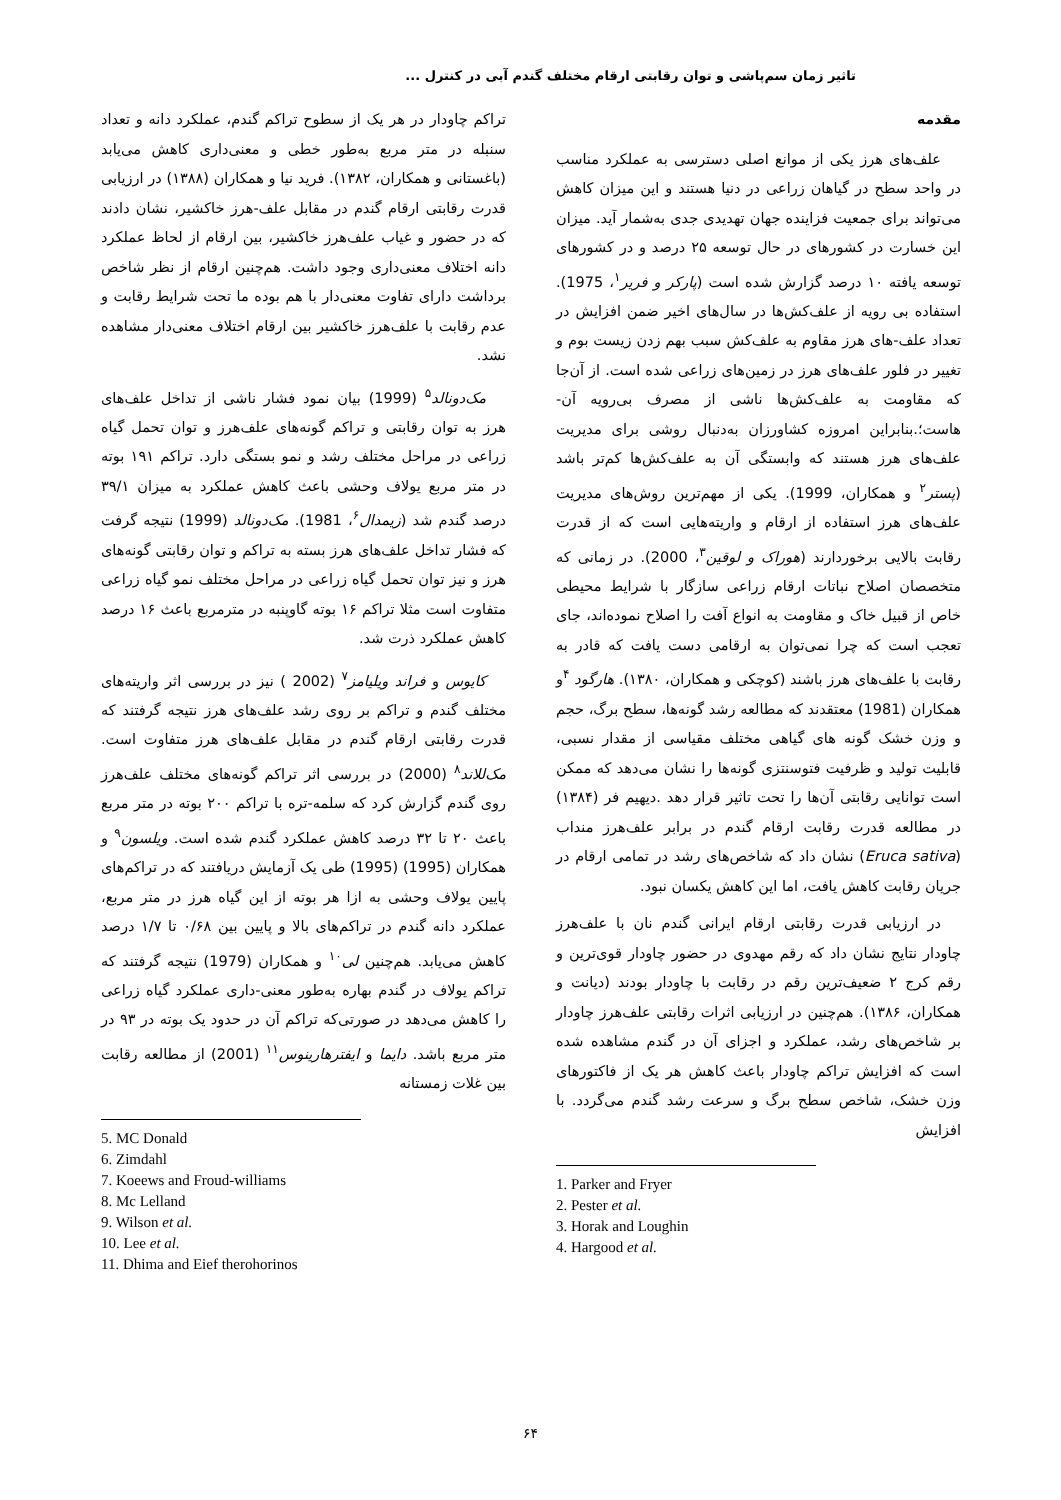تاثیر زمان سم‌پاشی و توان رقابتی ارقام مختلف گندم آبی در کنترل ...
مقدمه
علف‌های هرز یکی از موانع اصلی دسترسی به عملکرد مناسب در واحد سطح در گیاهان زراعی در دنیا هستند و این میزان کاهش می‌تواند برای جمعیت فزاینده جهان تهدیدی جدی به‌شمار آید. میزان این خسارت در کشورهای در حال توسعه ۲۵ درصد و در کشورهای توسعه یافته ۱۰ درصد گزارش شده است (پارکر و فریر<sup>۱</sup>، 1975). استفاده بی رویه از علف‌کش‌ها در سال‌های اخیر ضمن افزایش در تعداد علف-های هرز مقاوم به علف‌کش سبب بهم زدن زیست بوم و تغییر در فلور علف‌های هرز در زمین‌های زراعی شده است. از آن‌جا که مقاومت به علف‌کش‌ها ناشی از مصرف بی‌رویه آن-هاست؛.بنابراین امروزه کشاورزان به‌دنبال روشی برای مدیریت علف‌های هرز هستند که وابستگی آن به علف‌کش‌ها کم‌تر باشد (پستر<sup>۲</sup> و همکاران، 1999). یکی از مهم‌ترین روش‌های مدیریت علف‌های هرز استفاده از ارقام و واریته‌هایی است که از قدرت رقابت بالایی برخوردارند (هوراک و لوقین<sup>۳</sup>، 2000). در زمانی که متخصصان اصلاح نباتات ارقام زراعی سازگار با شرایط محیطی خاص از قبیل خاک و مقاومت به انواع آفت را اصلاح نموده‌اند، جای تعجب است که چرا نمی‌توان به ارقامی دست یافت که قادر به رقابت با علف‌های هرز باشند (کوچکی و همکاران، ۱۳۸۰). هارگود <sup>۴</sup>و همکاران (1981) معتقدند که مطالعه رشد گونه‌ها، سطح برگ، حجم و وزن خشک گونه های گیاهی مختلف مقیاسی از مقدار نسبی، قابلیت تولید و ظرفیت فتوسنتزی گونه‌ها را نشان می‌دهد که ممکن است توانایی رقابتی آن‌ها را تحت تاثیر قرار دهد .دیهیم فر (۱۳۸۴) در مطالعه قدرت رقابت ارقام گندم در برابر علف‌هرز منداب (Eruca sativa) نشان داد که شاخص‌های رشد در تمامی ارقام در جریان رقابت کاهش یافت، اما این کاهش یکسان نبود.
در ارزیابی قدرت رقابتی ارقام ایرانی گندم نان با علف‌هرز چاودار نتایج نشان داد که رقم مهدوی در حضور چاودار قوی‌ترین و رقم کرج ۲ ضعیف‌ترین رقم در رقابت با چاودار بودند (دیانت و همکاران، ۱۳۸۶). هم‌چنین در ارزیابی اثرات رقابتی علف‌هرز چاودار بر شاخص‌های رشد، عملکرد و اجزای آن در گندم مشاهده شده است که افزایش تراکم چاودار باعث کاهش هر یک از فاکتورهای وزن خشک، شاخص سطح برگ و سرعت رشد گندم می‌گردد. با افزایش
1. Parker and Fryer
2. Pester et al.
3. Horak and Loughin
4. Hargood et al.
تراکم چاودار در هر یک از سطوح تراکم گندم، عملکرد دانه و تعداد سنبله در متر مربع به‌طور خطی و معنی‌داری کاهش می‌یابد (باغستانی و همکاران، ۱۳۸۲). فرید نیا و همکاران (۱۳۸۸) در ارزیابی قدرت رقابتی ارقام گندم در مقابل علف-هرز خاکشیر، نشان دادند که در حضور و غیاب علف‌هرز خاکشیر، بین ارقام از لحاظ عملکرد دانه اختلاف معنی‌داری وجود داشت. هم‌چنین ارقام از نظر شاخص برداشت دارای تفاوت معنی‌دار با هم بوده ما تحت شرایط رقابت و عدم رقابت با علف‌هرز خاکشیر بین ارقام اختلاف معنی‌دار مشاهده نشد.
مک‌دونالد<sup>۵</sup> (1999) بیان نمود فشار ناشی از تداخل علف‌های هرز به توان رقابتی و تراکم گونه‌های علف‌هرز و توان تحمل گیاه زراعی در مراحل مختلف رشد و نمو بستگی دارد. تراکم ۱۹۱ بوته در متر مربع یولاف وحشی باعث کاهش عملکرد به میزان ۳۹/۱ درصد گندم شد (زیمدال<sup>۶</sup>، 1981). مک‌دونالد (1999) نتیجه گرفت که فشار تداخل علف‌های هرز بسته به تراکم و توان رقابتی گونه‌های هرز و نیز توان تحمل گیاه زراعی در مراحل مختلف نمو گیاه زراعی متفاوت است مثلا تراکم ۱۶ بوته گاوپنبه در مترمربع باعث ۱۶ درصد کاهش عملکرد ذرت شد.
کایوس و فراند ویلیامز<sup>۷</sup> (2002 ) نیز در بررسی اثر واریته‌های مختلف گندم و تراکم بر روی رشد علف‌های هرز نتیجه گرفتند که قدرت رقابتی ارقام گندم در مقابل علف‌های هرز متفاوت است. مک‌للاند<sup>۸</sup> (2000) در بررسی اثر تراکم گونه‌های مختلف علف‌هرز روی گندم گزارش کرد که سلمه-تره با تراکم ۲۰۰ بوته در متر مربع باعث ۲۰ تا ۳۲ درصد کاهش عملکرد گندم شده است. ویلسون<sup>۹</sup> و همکاران (1995) (1995) طی یک آزمایش دریافتند که در تراکم‌های پایین یولاف وحشی به ازا هر بوته از این گیاه هرز در متر مربع، عملکرد دانه گندم در تراکم‌های بالا و پایین بین ۰/۶۸ تا ۱/۷ درصد کاهش می‌یابد. هم‌چنین لی<sup>۱۰</sup> و همکاران (1979) نتیجه گرفتند که تراکم یولاف در گندم بهاره به‌طور معنی-داری عملکرد گیاه زراعی را کاهش می‌دهد در صورتی‌که تراکم آن در حدود یک بوته در ۹۳ در متر مربع باشد. دایما و ایفترهارینوس<sup>۱۱</sup> (2001) از مطالعه رقابت بین غلات زمستانه
5. MC Donald
6. Zimdahl
7. Koeews and Froud-williams
8. Mc Lelland
9. Wilson et al.
10. Lee et al.
11. Dhima and Eief therohorinos
۶۴